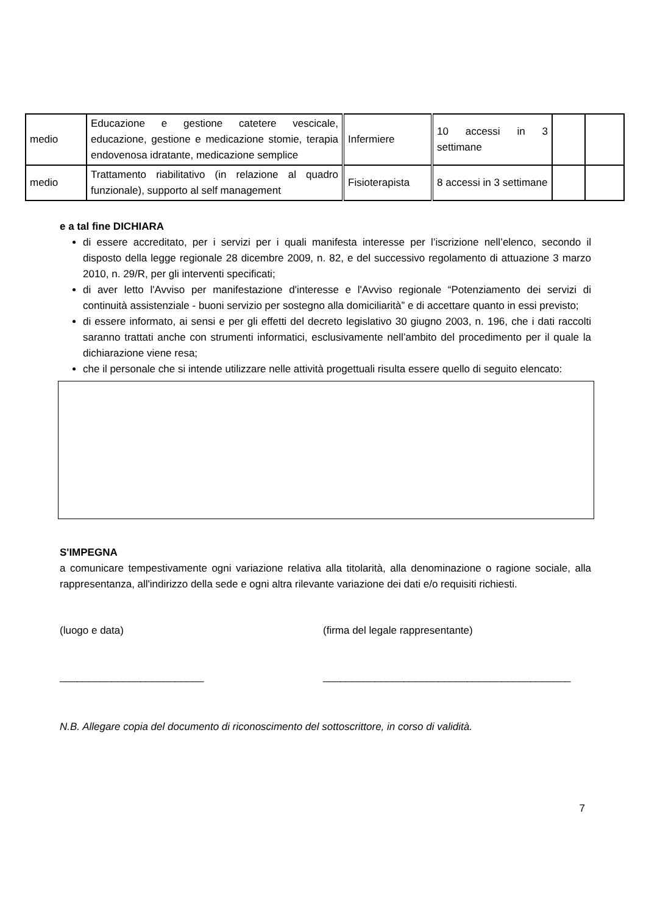| medio | Educazione e gestione catetere vescicale, educazione, gestione e medicazione stomie, terapia endovenosa idratante, medicazione semplice | Infermiere | 10 accessi in 3 settimane | | |
| medio | Trattamento riabilitativo (in relazione al quadro funzionale), supporto al self management | Fisioterapista | 8 accessi in 3 settimane | | |
e a tal fine DICHIARA
di essere accreditato, per i servizi per i quali manifesta interesse per l’iscrizione nell’elenco, secondo il disposto della legge regionale 28 dicembre 2009, n. 82, e del successivo regolamento di attuazione 3 marzo 2010, n. 29/R, per gli interventi specificati;
di aver letto l'Avviso per manifestazione d'interesse e l'Avviso regionale “Potenziamento dei servizi di continuità assistenziale - buoni servizio per sostegno alla domiciliarità” e di accettare quanto in essi previsto;
di essere informato, ai sensi e per gli effetti del decreto legislativo 30 giugno 2003, n. 196, che i dati raccolti saranno trattati anche con strumenti informatici, esclusivamente nell’ambito del procedimento per il quale la dichiarazione viene resa;
che il personale che si intende utilizzare nelle attività progettuali risulta essere quello di seguito elencato:
S'IMPEGNA
a comunicare tempestivamente ogni variazione relativa alla titolarità, alla denominazione o ragione sociale, alla rappresentanza, all'indirizzo della sede e ogni altra rilevante variazione dei dati e/o requisiti richiesti.
(luogo e data) (firma del legale rappresentante)
_________________________ ___________________________________________
N.B. Allegare copia del documento di riconoscimento del sottoscrittore, in corso di validità.
7